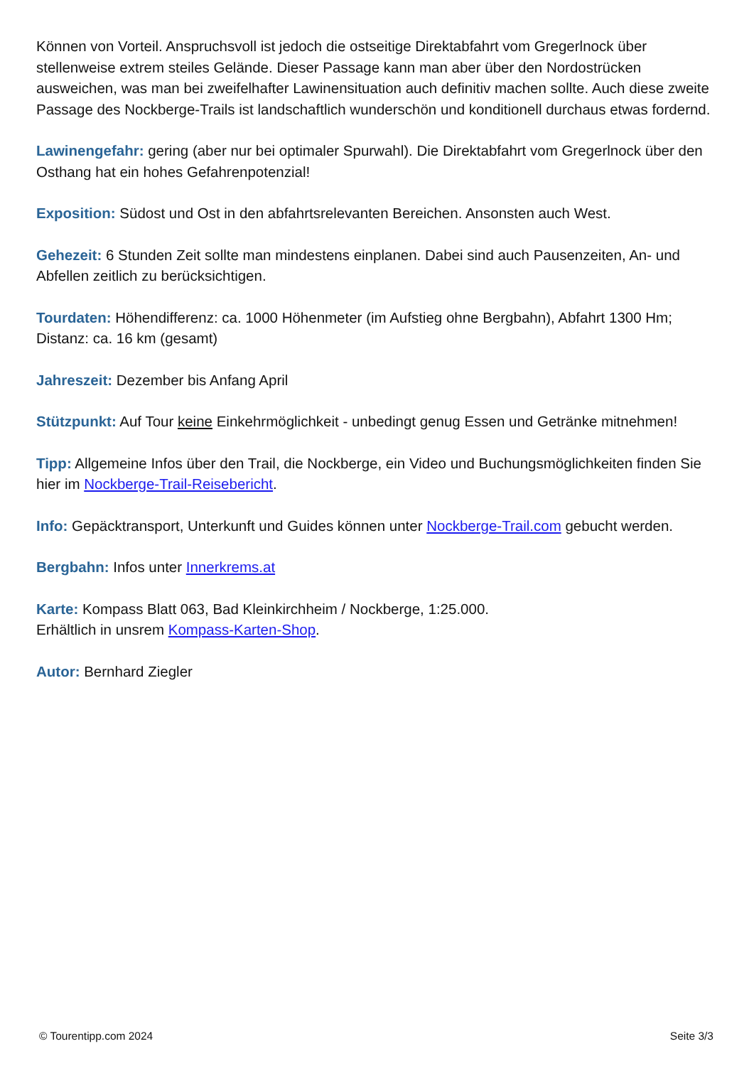Können von Vorteil. Anspruchsvoll ist jedoch die ostseitige Direktabfahrt vom Gregerlnock über stellenweise extrem steiles Gelände. Dieser Passage kann man aber über den Nordostrücken ausweichen, was man bei zweifelhafter Lawinensituation auch definitiv machen sollte. Auch diese zweite Passage des Nockberge-Trails ist landschaftlich wunderschön und konditionell durchaus etwas fordernd.
Lawinengefahr: gering (aber nur bei optimaler Spurwahl). Die Direktabfahrt vom Gregerlnock über den Osthang hat ein hohes Gefahrenpotenzial!
Exposition: Südost und Ost in den abfahrtsrelevanten Bereichen. Ansonsten auch West.
Gehezeit: 6 Stunden Zeit sollte man mindestens einplanen. Dabei sind auch Pausenzeiten, An- und Abfellen zeitlich zu berücksichtigen.
Tourdaten: Höhendifferenz: ca. 1000 Höhenmeter (im Aufstieg ohne Bergbahn), Abfahrt 1300 Hm; Distanz: ca. 16 km (gesamt)
Jahreszeit: Dezember bis Anfang April
Stützpunkt: Auf Tour keine Einkehrmöglichkeit - unbedingt genug Essen und Getränke mitnehmen!
Tipp: Allgemeine Infos über den Trail, die Nockberge, ein Video und Buchungsmöglichkeiten finden Sie hier im Nockberge-Trail-Reisebericht.
Info: Gepäcktransport, Unterkunft und Guides können unter Nockberge-Trail.com gebucht werden.
Bergbahn: Infos unter Innerkrems.at
Karte: Kompass Blatt 063, Bad Kleinkirchheim / Nockberge, 1:25.000.
Erhältlich in unsrem Kompass-Karten-Shop.
Autor: Bernhard Ziegler
© Tourentipp.com 2024 Seite 3/3